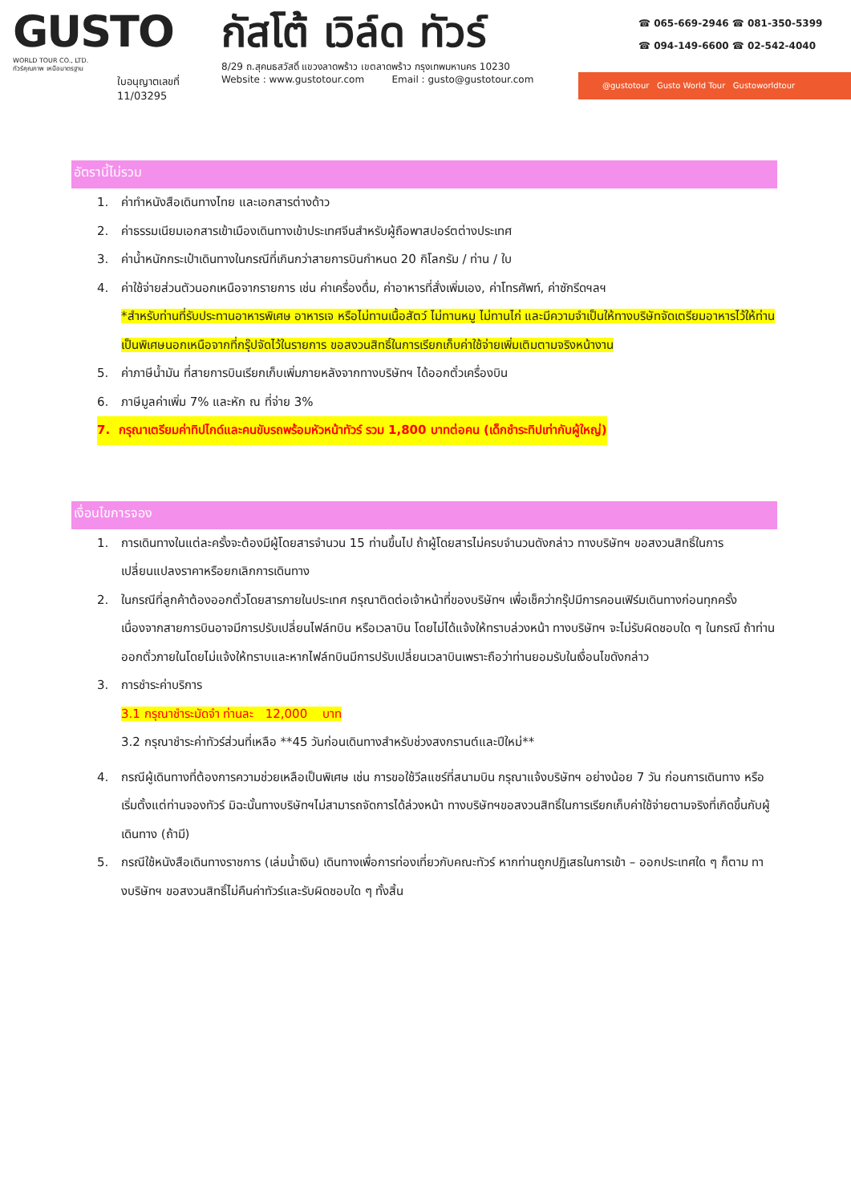GUSTO
WORLD TOUR CO., LTD.
ทัวร์คุณภาพ เหนือมาตรฐาน
ใบอนุญาตเลขที่
11/03295
กัสโต้ เวิล์ด ทัวร์
8/29 ถ.สุคนธสวัสดิ์ แขวงลาดพร้าว เขตลาดพร้าว กรุงเทพมหานคร 10230
Website : www.gustotour.com Email : gusto@gustotour.com
☎ 065-669-2946 ☎ 081-350-5399
☎ 094-149-6600 ☎ 02-542-4040
@gustotour Gusto World Tour Gustoworldtour
อัตรานี้ไม่รวม
1. ค่าทำหนังสือเดินทางไทย และเอกสารต่างด้าว
2. ค่าธรรมเนียมเอกสารเข้าเมืองเดินทางเข้าประเทศจีนสำหรับผู้ถือพาสปอร์ตต่างประเทศ
3. ค่าน้ำหนักกระเป๋าเดินทางในกรณีที่เกินกว่าสายการบินกำหนด 20 กิโลกรัม / ท่าน / ใบ
4. ค่าใช้จ่ายส่วนตัวนอกเหนือจากรายการ เช่น ค่าเครื่องดื่ม, ค่าอาหารที่สั่งเพิ่มเอง, ค่าโทรศัพท์, ค่าซักรีดฯลฯ
*สำหรับท่านที่รับประทานอาหารพิเศษ อาหารเจ หรือไม่ทานเนื้อสัตว์ ไม่ทานหมู ไม่ทานไก่ และมีความจำเป็นให้ทางบริษัทจัดเตรียมอาหารไว้ให้ท่านเป็นพิเศษนอกเหนือจากที่กรุ๊ปจัดไว้ในรายการ ขอสงวนสิทธิ์ในการเรียกเก็บค่าใช้จ่ายเพิ่มเติมตามจริงหน้างาน
5. ค่าภาษีน้ำมัน ที่สายการบินเรียกเก็บเพิ่มภายหลังจากทางบริษัทฯ ได้ออกตั๋วเครื่องบิน
6. ภาษีมูลค่าเพิ่ม 7% และหัก ณ ที่จ่าย 3%
7. กรุณาเตรียมค่าทิปไกด์และคนขับรถพร้อมหัวหน้าทัวร์ รวม 1,800 บาทต่อคน (เด็กชำระทิปเท่ากับผู้ใหญ่)
เงื่อนไขการจอง
1. การเดินทางในแต่ละครั้งจะต้องมีผู้โดยสารจำนวน 15 ท่านขึ้นไป ถ้าผู้โดยสารไม่ครบจำนวนดังกล่าว ทางบริษัทฯ ขอสงวนสิทธิ์ในการเปลี่ยนแปลงราคาหรือยกเลิกการเดินทาง
2. ในกรณีที่ลูกค้าต้องออกตั๋วโดยสารภายในประเทศ กรุณาติดต่อเจ้าหน้าที่ของบริษัทฯ เพื่อเช็คว่ากรุ๊ปมีการคอนเฟิร์มเดินทางก่อนทุกครั้ง เนื่องจากสายการบินอาจมีการปรับเปลี่ยนไฟล์ทบิน หรือเวลาบิน โดยไม่ได้แจ้งให้ทราบล่วงหน้า ทางบริษัทฯ จะไม่รับผิดชอบใด ๆ ในกรณี ถ้าท่านออกตั๋วภายในโดยไม่แจ้งให้ทราบและหากไฟล์ทบินมีการปรับเปลี่ยนเวลาบินเพราะถือว่าท่านยอมรับในเงื่อนไขดังกล่าว
3. การชำระค่าบริการ
3.1 กรุณาชำระมัดจำ ท่านละ 12,000 บาท
3.2 กรุณาชำระค่าทัวร์ส่วนที่เหลือ **45 วันก่อนเดินทางสำหรับช่วงสงกรานต์และปีใหม่**
4. กรณีผู้เดินทางที่ต้องการความช่วยเหลือเป็นพิเศษ เช่น การขอใช้วีลแชร์ที่สนามบิน กรุณาแจ้งบริษัทฯ อย่างน้อย 7 วัน ก่อนการเดินทาง หรือเริ่มตั้งแต่ท่านจองทัวร์ มิฉะนั้นทางบริษัทฯไม่สามารถจัดการได้ล่วงหน้า ทางบริษัทฯขอสงวนสิทธิ์ในการเรียกเก็บค่าใช้จ่ายตามจริงที่เกิดขึ้นกับผู้เดินทาง (ถ้ามี)
5. กรณีใช้หนังสือเดินทางราชการ (เล่มน้ำเงิน) เดินทางเพื่อการท่องเที่ยวกับคณะทัวร์ หากท่านถูกปฏิเสธในการเข้า – ออกประเทศใด ๆ ก็ตาม ทางบริษัทฯ ขอสงวนสิทธิ์ไม่คืนค่าทัวร์และรับผิดชอบใด ๆ ทั้งสิ้น